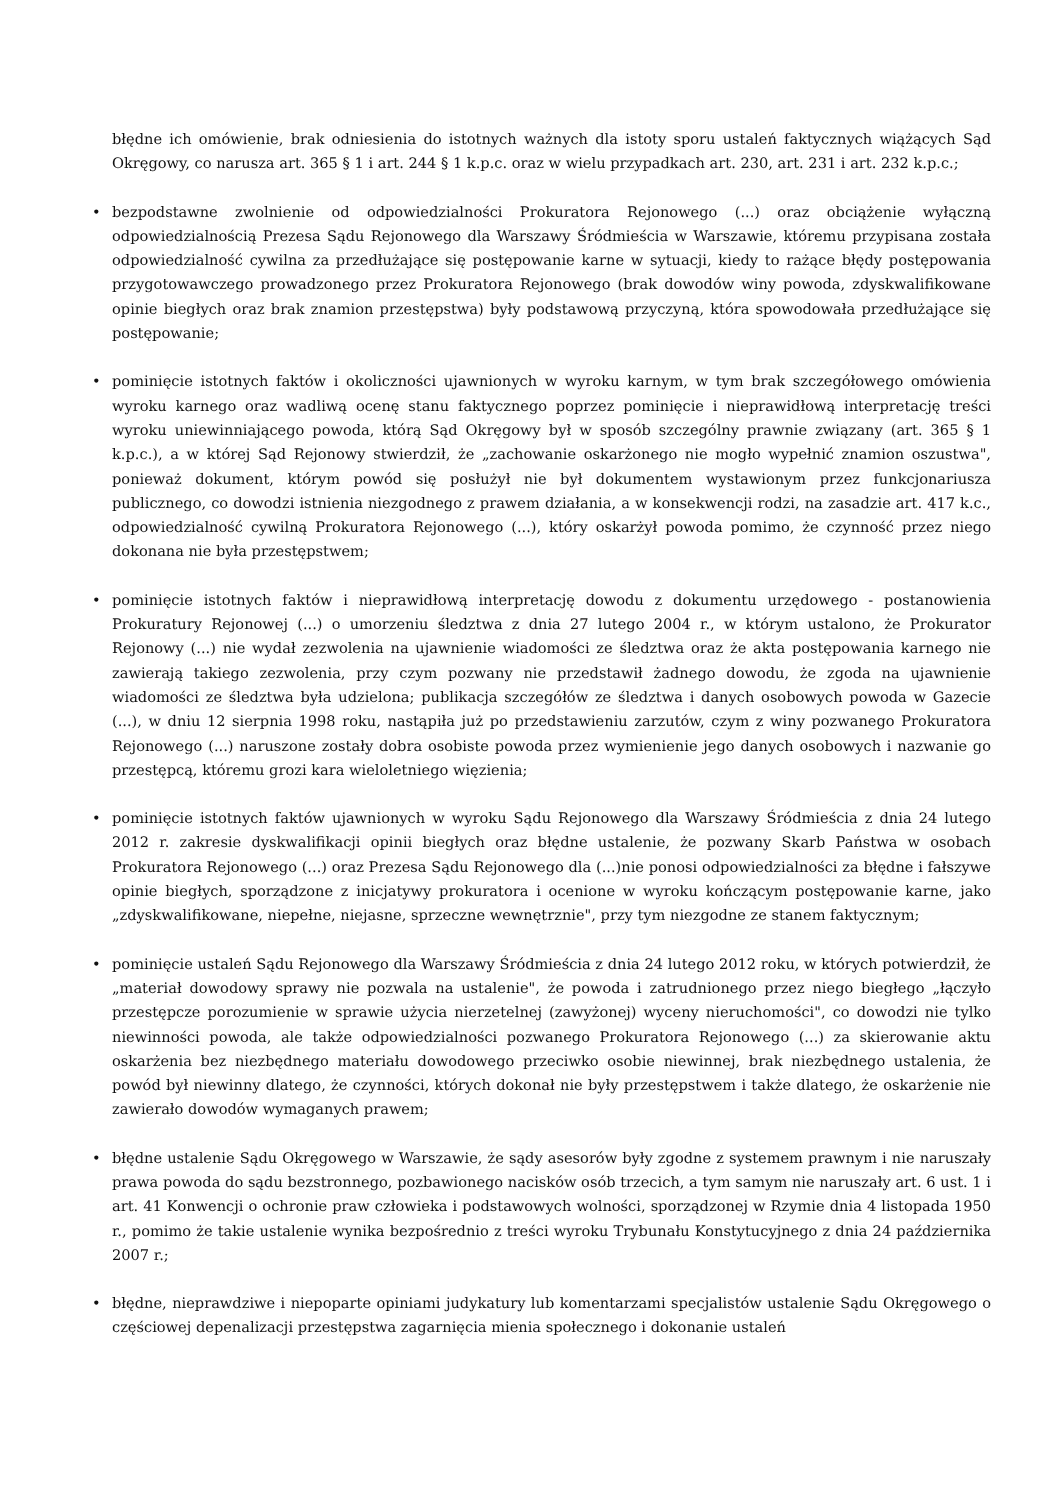błędne ich omówienie, brak odniesienia do istotnych ważnych dla istoty sporu ustaleń faktycznych wiążących Sąd Okręgowy, co narusza art. 365 § 1 i art. 244 § 1 k.p.c. oraz w wielu przypadkach art. 230, art. 231 i art. 232 k.p.c.;
• bezpodstawne zwolnienie od odpowiedzialności Prokuratora Rejonowego (...) oraz obciążenie wyłączną odpowiedzialnością Prezesa Sądu Rejonowego dla Warszawy Śródmieścia w Warszawie, któremu przypisana została odpowiedzialność cywilna za przedłużające się postępowanie karne w sytuacji, kiedy to rażące błędy postępowania przygotowawczego prowadzonego przez Prokuratora Rejonowego (brak dowodów winy powoda, zdyskwalifikowane opinie biegłych oraz brak znamion przestępstwa) były podstawową przyczyną, która spowodowała przedłużające się postępowanie;
• pominięcie istotnych faktów i okoliczności ujawnionych w wyroku karnym, w tym brak szczegółowego omówienia wyroku karnego oraz wadliwą ocenę stanu faktycznego poprzez pominięcie i nieprawidłową interpretację treści wyroku uniewinniającego powoda, którą Sąd Okręgowy był w sposób szczególny prawnie związany (art. 365 § 1 k.p.c.), a w której Sąd Rejonowy stwierdził, że „zachowanie oskarżonego nie mogło wypełnić znamion oszustwa", ponieważ dokument, którym powód się posłużył nie był dokumentem wystawionym przez funkcjonariusza publicznego, co dowodzi istnienia niezgodnego z prawem działania, a w konsekwencji rodzi, na zasadzie art. 417 k.c., odpowiedzialność cywilną Prokuratora Rejonowego (...), który oskarżył powoda pomimo, że czynność przez niego dokonana nie była przestępstwem;
• pominięcie istotnych faktów i nieprawidłową interpretację dowodu z dokumentu urzędowego - postanowienia Prokuratury Rejonowej (...) o umorzeniu śledztwa z dnia 27 lutego 2004 r., w którym ustalono, że Prokurator Rejonowy (...) nie wydał zezwolenia na ujawnienie wiadomości ze śledztwa oraz że akta postępowania karnego nie zawierają takiego zezwolenia, przy czym pozwany nie przedstawił żadnego dowodu, że zgoda na ujawnienie wiadomości ze śledztwa była udzielona; publikacja szczegółów ze śledztwa i danych osobowych powoda w Gazecie (...), w dniu 12 sierpnia 1998 roku, nastąpiła już po przedstawieniu zarzutów, czym z winy pozwanego Prokuratora Rejonowego (...) naruszone zostały dobra osobiste powoda przez wymienienie jego danych osobowych i nazwanie go przestępcą, któremu grozi kara wieloletniego więzienia;
• pominięcie istotnych faktów ujawnionych w wyroku Sądu Rejonowego dla Warszawy Śródmieścia z dnia 24 lutego 2012 r. zakresie dyskwalifikacji opinii biegłych oraz błędne ustalenie, że pozwany Skarb Państwa w osobach Prokuratora Rejonowego (...) oraz Prezesa Sądu Rejonowego dla (...)nie ponosi odpowiedzialności za błędne i fałszywe opinie biegłych, sporządzone z inicjatywy prokuratora i ocenione w wyroku kończącym postępowanie karne, jako „zdyskwalifikowane, niepełne, niejasne, sprzeczne wewnętrznie", przy tym niezgodne ze stanem faktycznym;
• pominięcie ustaleń Sądu Rejonowego dla Warszawy Śródmieścia z dnia 24 lutego 2012 roku, w których potwierdził, że „materiał dowodowy sprawy nie pozwala na ustalenie", że powoda i zatrudnionego przez niego biegłego „łączyło przestępcze porozumienie w sprawie użycia nierzetelnej (zawyżonej) wyceny nieruchomości", co dowodzi nie tylko niewinności powoda, ale także odpowiedzialności pozwanego Prokuratora Rejonowego (...) za skierowanie aktu oskarżenia bez niezbędnego materiału dowodowego przeciwko osobie niewinnej, brak niezbędnego ustalenia, że powód był niewinny dlatego, że czynności, których dokonał nie były przestępstwem i także dlatego, że oskarżenie nie zawierało dowodów wymaganych prawem;
• błędne ustalenie Sądu Okręgowego w Warszawie, że sądy asesorów były zgodne z systemem prawnym i nie naruszały prawa powoda do sądu bezstronnego, pozbawionego nacisków osób trzecich, a tym samym nie naruszały art. 6 ust. 1 i art. 41 Konwencji o ochronie praw człowieka i podstawowych wolności, sporządzonej w Rzymie dnia 4 listopada 1950 r., pomimo że takie ustalenie wynika bezpośrednio z treści wyroku Trybunału Konstytucyjnego z dnia 24 października 2007 r.;
• błędne, nieprawdziwe i niepoparte opiniami judykatury lub komentarzami specjalistów ustalenie Sądu Okręgowego o częściowej depenalizacji przestępstwa zagarnięcia mienia społecznego i dokonanie ustaleń